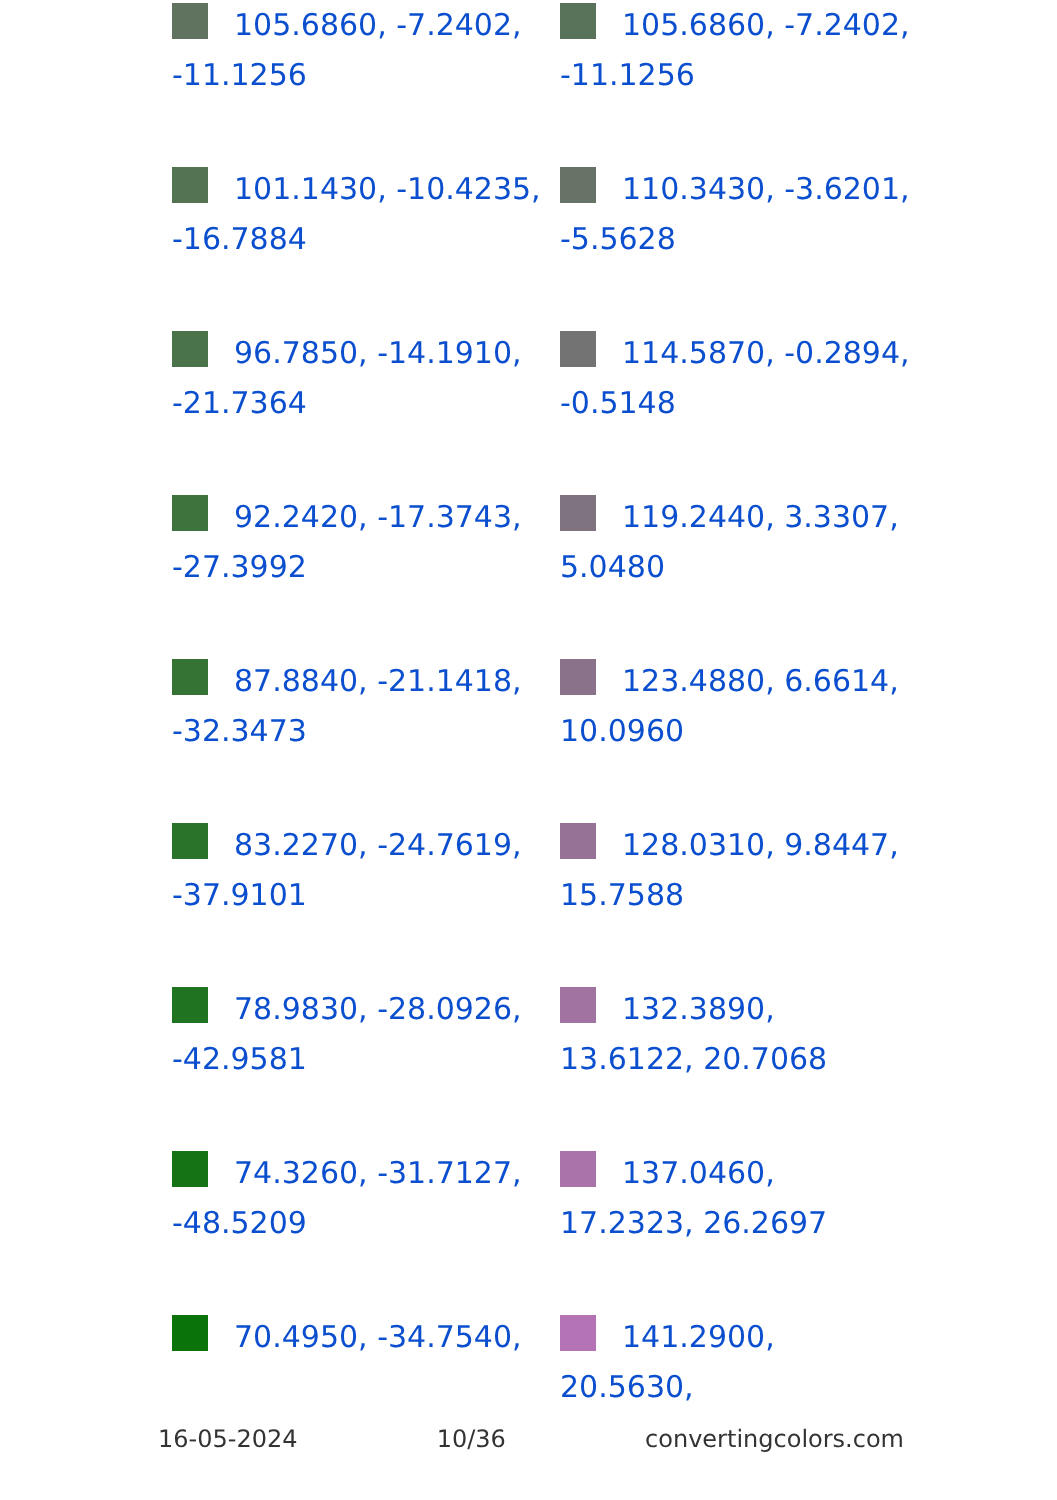105.6860, -7.2402, -11.1256
105.6860, -7.2402, -11.1256
101.1430, -10.4235, -16.7884
110.3430, -3.6201, -5.5628
96.7850, -14.1910, -21.7364
114.5870, -0.2894, -0.5148
92.2420, -17.3743, -27.3992
119.2440, 3.3307, 5.0480
87.8840, -21.1418, -32.3473
123.4880, 6.6614, 10.0960
83.2270, -24.7619, -37.9101
128.0310, 9.8447, 15.7588
78.9830, -28.0926, -42.9581
132.3890, 13.6122, 20.7068
74.3260, -31.7127, -48.5209
137.0460, 17.2323, 26.2697
70.4950, -34.7540,
141.2900, 20.5630,
16-05-2024 10/36 convertingcolors.com